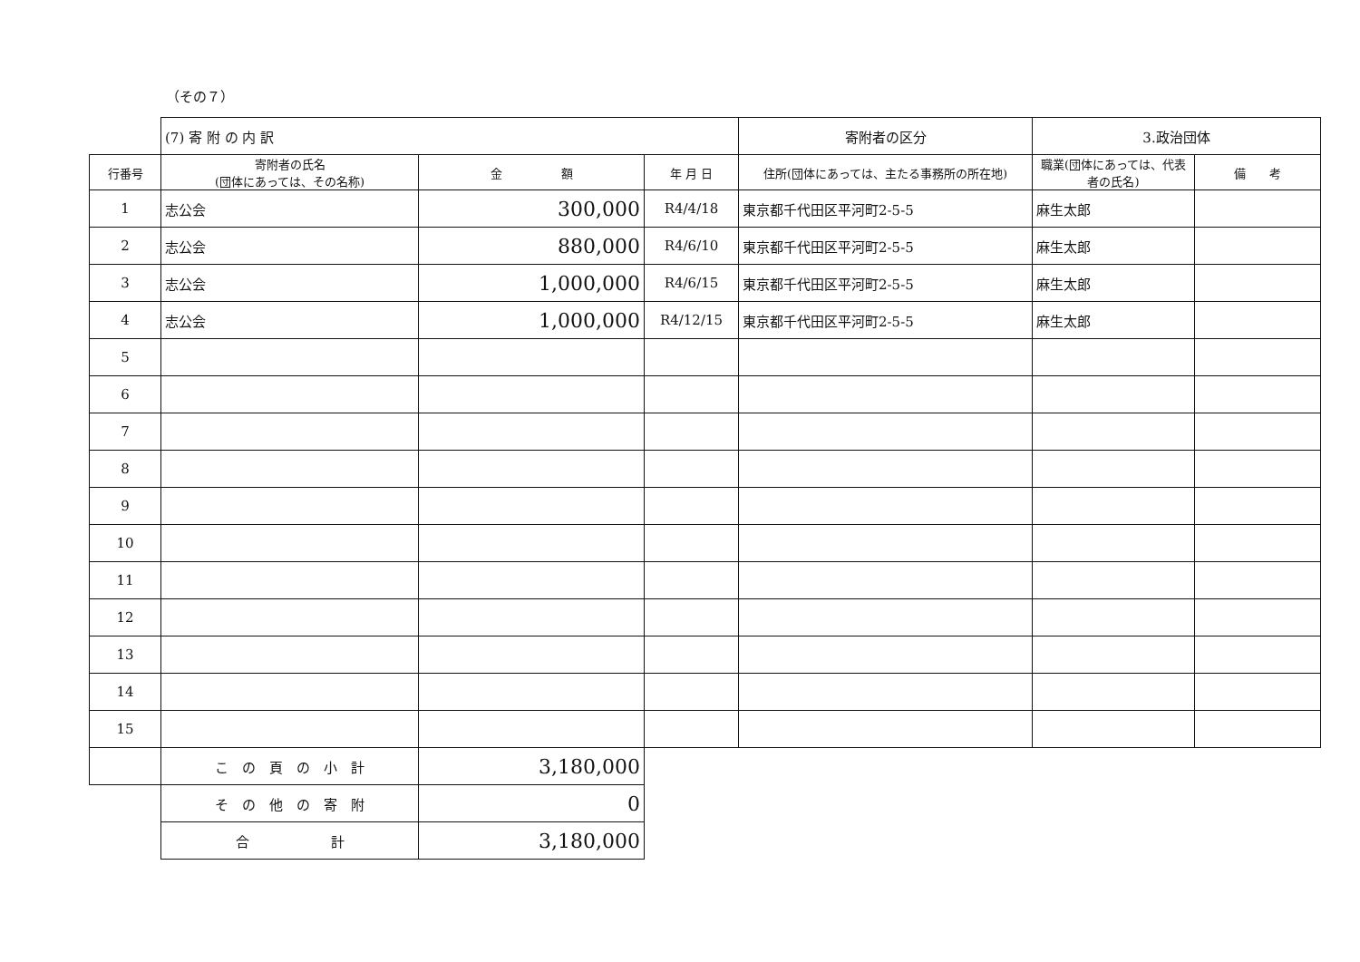（その７）
| | (7) 寄 附 の 内 訳 | | | 寄附者の区分 | 3.政治団体 | |
| 行番号 | 寄附者の氏名 (団体にあっては、その名称) | 金 額 | 年 月 日 | 住所(団体にあっては、主たる事務所の所在地) | 職業(団体にあっては、代表者の氏名) | 備 考 |
| 1 | 志公会 | 300,000 | R4/4/18 | 東京都千代田区平河町2-5-5 | 麻生太郎 | |
| 2 | 志公会 | 880,000 | R4/6/10 | 東京都千代田区平河町2-5-5 | 麻生太郎 | |
| 3 | 志公会 | 1,000,000 | R4/6/15 | 東京都千代田区平河町2-5-5 | 麻生太郎 | |
| 4 | 志公会 | 1,000,000 | R4/12/15 | 東京都千代田区平河町2-5-5 | 麻生太郎 | |
| 5 | | | | | | |
| 6 | | | | | | |
| 7 | | | | | | |
| 8 | | | | | | |
| 9 | | | | | | |
| 10 | | | | | | |
| 11 | | | | | | |
| 12 | | | | | | |
| 13 | | | | | | |
| 14 | | | | | | |
| 15 | | | | | | |
| | こ の 頁 の 小 計 | 3,180,000 | | | | |
| | そ の 他 の 寄 附 | 0 | | | | |
| | 合 計 | 3,180,000 | | | | |